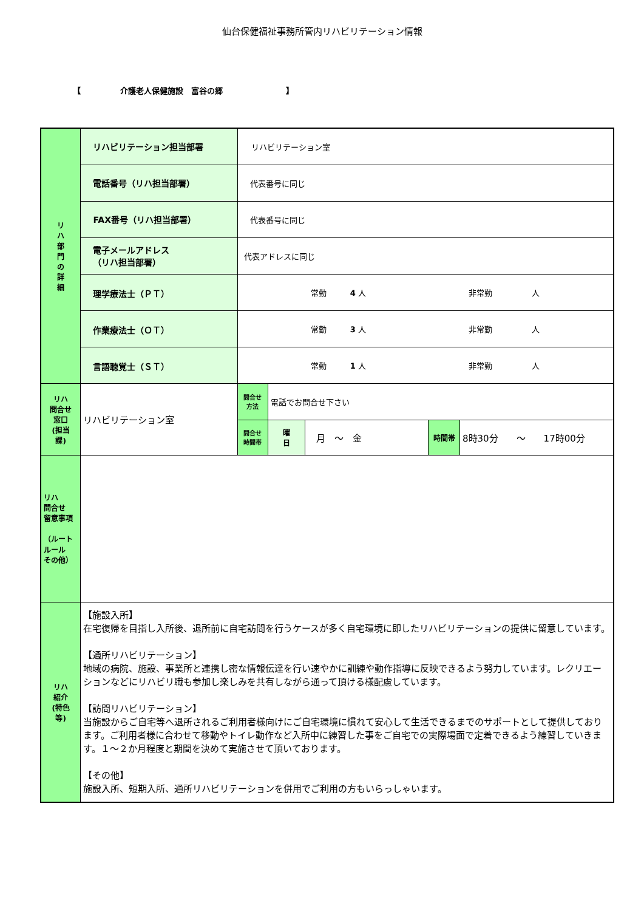仙台保健福祉事務所管内リハビリテーション情報
【　　　　　介護老人保健施設　富谷の郷　　　　　　　　】
| リ ハ 部 門 の 詳 細 | リハビリテーション担当部署 | リハビリテーション室 | | | | |
| | 電話番号（リハ担当部署） | 代表番号に同じ | | | | |
| | FAX番号（リハ担当部署） | 代表番号に同じ | | | | |
| | 電子メールアドレス （リハ担当部署） | 代表アドレスに同じ | | | | |
| | 理学療法士（ＰＴ） | 常勤 4 人 非常勤 人 | | | | |
| | 作業療法士（ＯＴ） | 常勤 3 人 非常勤 人 | | | | |
| | 言語聴覚士（ＳＴ） | 常勤 1 人 非常勤 人 | | | | |
| リハ 問合せ 窓口 (担当 課) | リハビリテーション室 | 問合せ 方法 | 電話でお問合せ下さい | | | |
| | | 問合せ 時間帯 | 曜 日 | 月 ～ 金 | 時間帯 | 8時30分 ～ 17時00分 |
| リハ 問合せ 留意事項 （ルート ルール その他） | | | | | | |
| リハ 紹介 (特色 等) | 【施設入所】 在宅復帰を目指し入所後、退所前に自宅訪問を行うケースが多く自宅環境に即したリハビリテーションの提供に留意しています。 【通所リハビリテーション】 地域の病院、施設、事業所と連携し密な情報伝達を行い速やかに訓練や動作指導に反映できるよう努力しています。レクリエーションなどにリハビリ職も参加し楽しみを共有しながら通って頂ける様配慮しています。 【訪問リハビリテーション】 当施設からご自宅等へ退所されるご利用者様向けにご自宅環境に慣れて安心して生活できるまでのサポートとして提供しております。ご利用者様に合わせて移動やトイレ動作など入所中に練習した事をご自宅での実際場面で定着できるよう練習していきます。１～２か月程度と期間を決めて実施させて頂いております。 【その他】 施設入所、短期入所、通所リハビリテーションを併用でご利用の方もいらっしゃいます。 | | | | | |